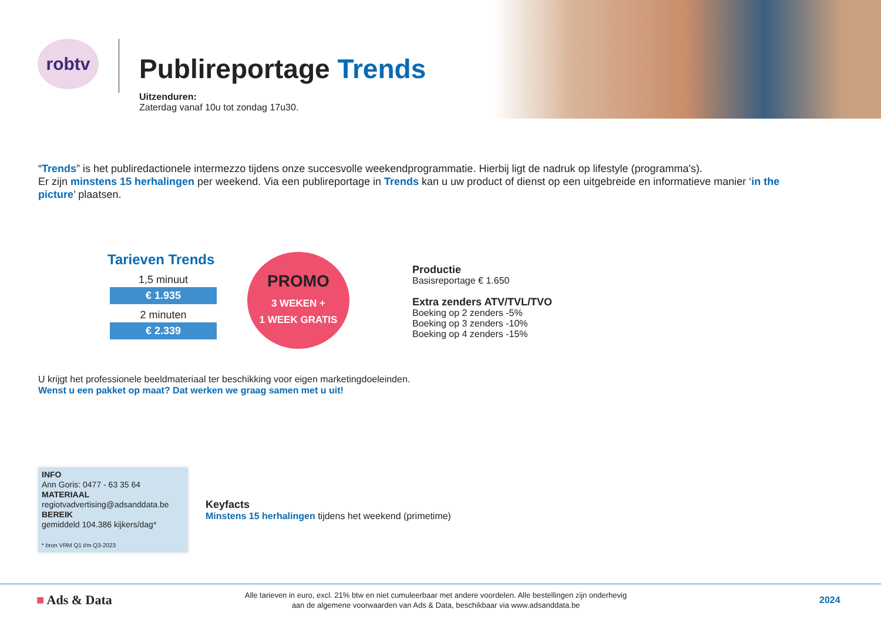robtv
Publireportage Trends
Uitzenduren:
Zaterdag vanaf 10u tot zondag 17u30.
“Trends” is het publiredactionele intermezzo tijdens onze succesvolle weekendprogrammatie. Hierbij ligt de nadruk op lifestyle (programma's).
Er zijn minstens 15 herhalingen per weekend. Via een publireportage in Trends kan u uw product of dienst op een uitgebreide en informatieve manier ‘in the picture’ plaatsen.
Tarieven Trends
1,5 minuut
€ 1.935
2 minuten
€ 2.339
PROMO
3 WEKEN +
1 WEEK GRATIS
Productie
Basisreportage € 1.650
Extra zenders ATV/TVL/TVO
Boeking op 2 zenders -5%
Boeking op 3 zenders -10%
Boeking op 4 zenders -15%
U krijgt het professionele beeldmateriaal ter beschikking voor eigen marketingdoeleinden.
Wenst u een pakket op maat? Dat werken we graag samen met u uit!
INFO
Ann Goris: 0477 - 63 35 64
MATERIAAL
regiotvadvertising@adsanddata.be
BEREIK
gemiddeld 104.386 kijkers/dag*
* bron VRM Q1 t/m Q3-2023
Keyfacts
Minstens 15 herhalingen tijdens het weekend (primetime)
■ Ads & Data
Alle tarieven in euro, excl. 21% btw en niet cumuleerbaar met andere voordelen. Alle bestellingen zijn onderhevig
aan de algemene voorwaarden van Ads & Data, beschikbaar via www.adsanddata.be
2024